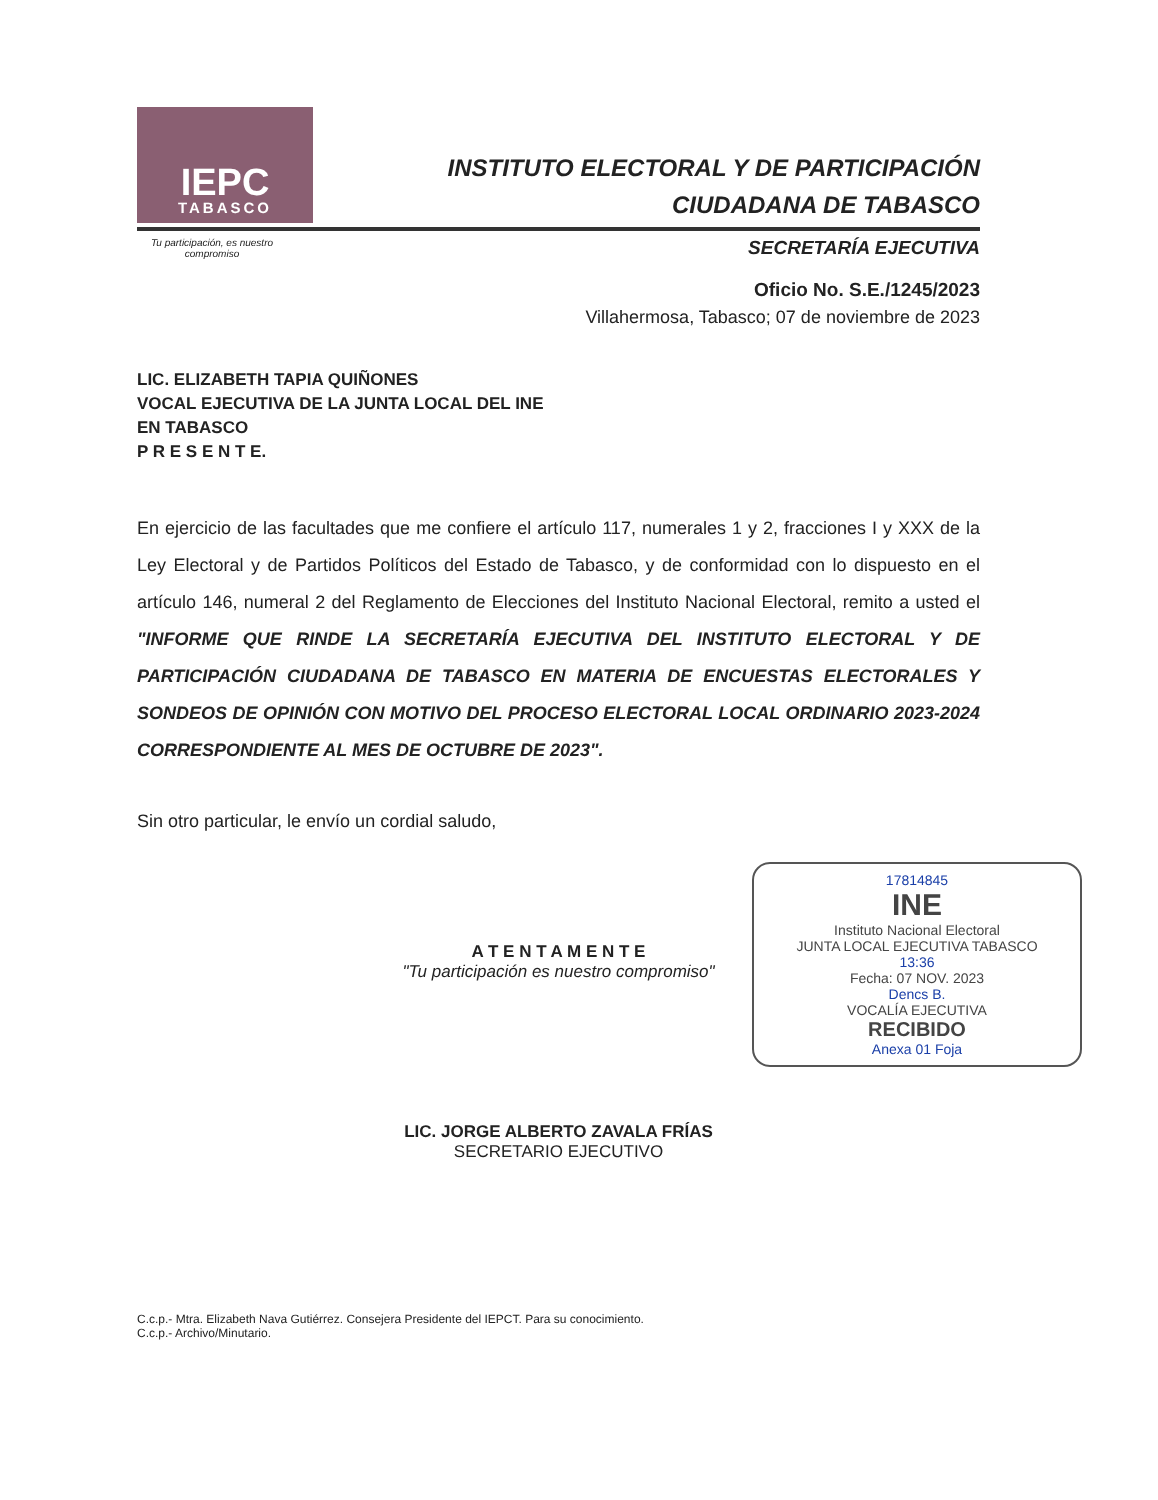IEPC
TABASCO
INSTITUTO ELECTORAL Y DE PARTICIPACIÓN
CIUDADANA DE TABASCO
Tu participación, es nuestro compromiso
SECRETARÍA EJECUTIVA
Oficio No. S.E./1245/2023
Villahermosa, Tabasco; 07 de noviembre de 2023
LIC. ELIZABETH TAPIA QUIÑONES
VOCAL EJECUTIVA DE LA JUNTA LOCAL DEL INE
EN TABASCO
P R E S E N T E.
En ejercicio de las facultades que me confiere el artículo 117, numerales 1 y 2, fracciones I y XXX de la Ley Electoral y de Partidos Políticos del Estado de Tabasco, y de conformidad con lo dispuesto en el artículo 146, numeral 2 del Reglamento de Elecciones del Instituto Nacional Electoral, remito a usted el "INFORME QUE RINDE LA SECRETARÍA EJECUTIVA DEL INSTITUTO ELECTORAL Y DE PARTICIPACIÓN CIUDADANA DE TABASCO EN MATERIA DE ENCUESTAS ELECTORALES Y SONDEOS DE OPINIÓN CON MOTIVO DEL PROCESO ELECTORAL LOCAL ORDINARIO 2023-2024 CORRESPONDIENTE AL MES DE OCTUBRE DE 2023".
Sin otro particular, le envío un cordial saludo,
17814845
INE
Instituto Nacional Electoral
JUNTA LOCAL EJECUTIVA TABASCO
13:36
Fecha: 07 NOV. 2023
Dencs B.
VOCALÍA EJECUTIVA
RECIBIDO
Anexa 01 Foja
A T E N T A M E N T E
"Tu participación es nuestro compromiso"
LIC. JORGE ALBERTO ZAVALA FRÍAS
SECRETARIO EJECUTIVO
C.c.p.- Mtra. Elizabeth Nava Gutiérrez. Consejera Presidente del IEPCT. Para su conocimiento.
C.c.p.- Archivo/Minutario.